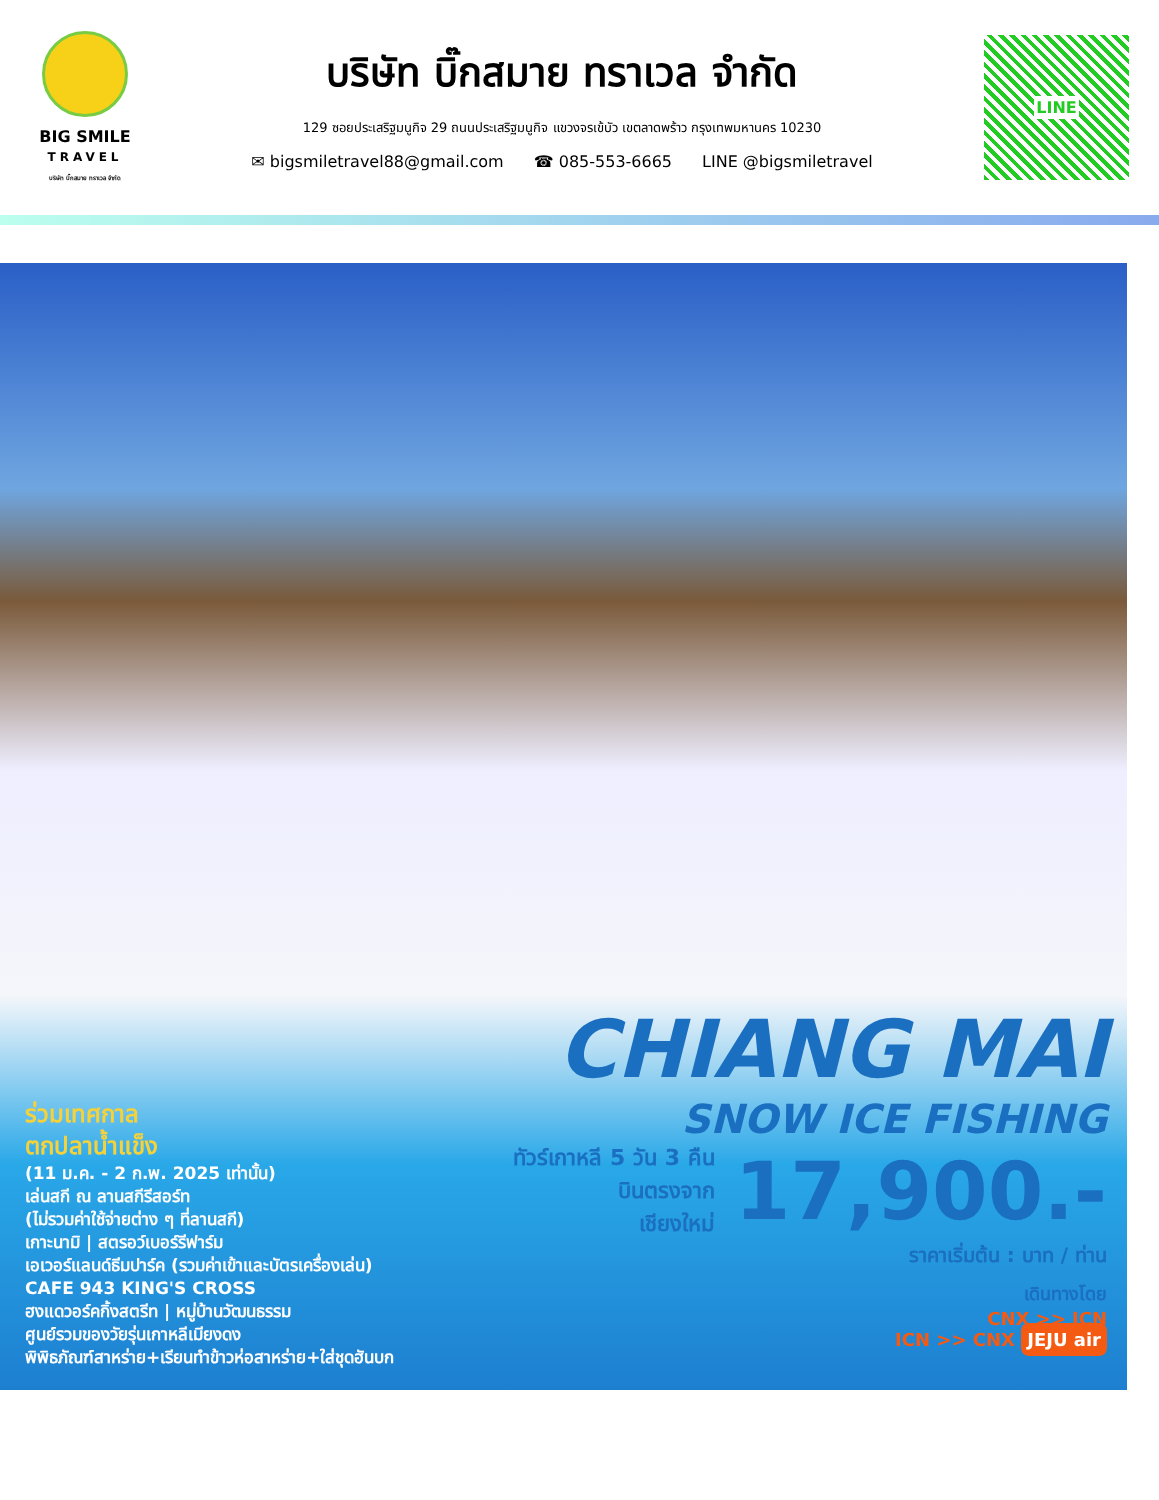BIG SMILE
TRAVEL
บริษัท บิ๊กสมาย ทราเวล จำกัด
บริษัท บิ๊กสมาย ทราเวล จำกัด
129 ซอยประเสริฐมนูกิจ 29 ถนนประเสริฐมนูกิจ แขวงจรเข้บัว เขตลาดพร้าว กรุงเทพมหานคร 10230
✉ bigsmiletravel88@gmail.com ☎ 085-553-6665 LINE @bigsmiletravel
LINE
CHIANG MAI
SNOW ICE FISHING
ทัวร์เกาหลี 5 วัน 3 คืน
บินตรงจาก
เชียงใหม่
17,900.-
ราคาเริ่มต้น : บาท / ท่าน
เดินทางโดย
CNX >> ICN
ICN >> CNX JEJU air
ร่วมเทศกาล
ตกปลาน้ำแข็ง
(11 ม.ค. - 2 ก.พ. 2025 เท่านั้น)
เล่นสกี ณ ลานสกีรีสอร์ท
(ไม่รวมค่าใช้จ่ายต่าง ๆ ที่ลานสกี)
เกาะนามิ | สตรอว์เบอร์รีฟาร์ม
เอเวอร์แลนด์ธีมปาร์ค (รวมค่าเข้าและบัตรเครื่องเล่น)
CAFE 943 KING'S CROSS
ฮงแดวอร์คกิ้งสตรีท | หมู่บ้านวัฒนธรรม
ศูนย์รวมของวัยรุ่นเกาหลีเมียงดง
พิพิธภัณฑ์สาหร่าย+เรียนทำข้าวห่อสาหร่าย+ใส่ชุดฮันบก